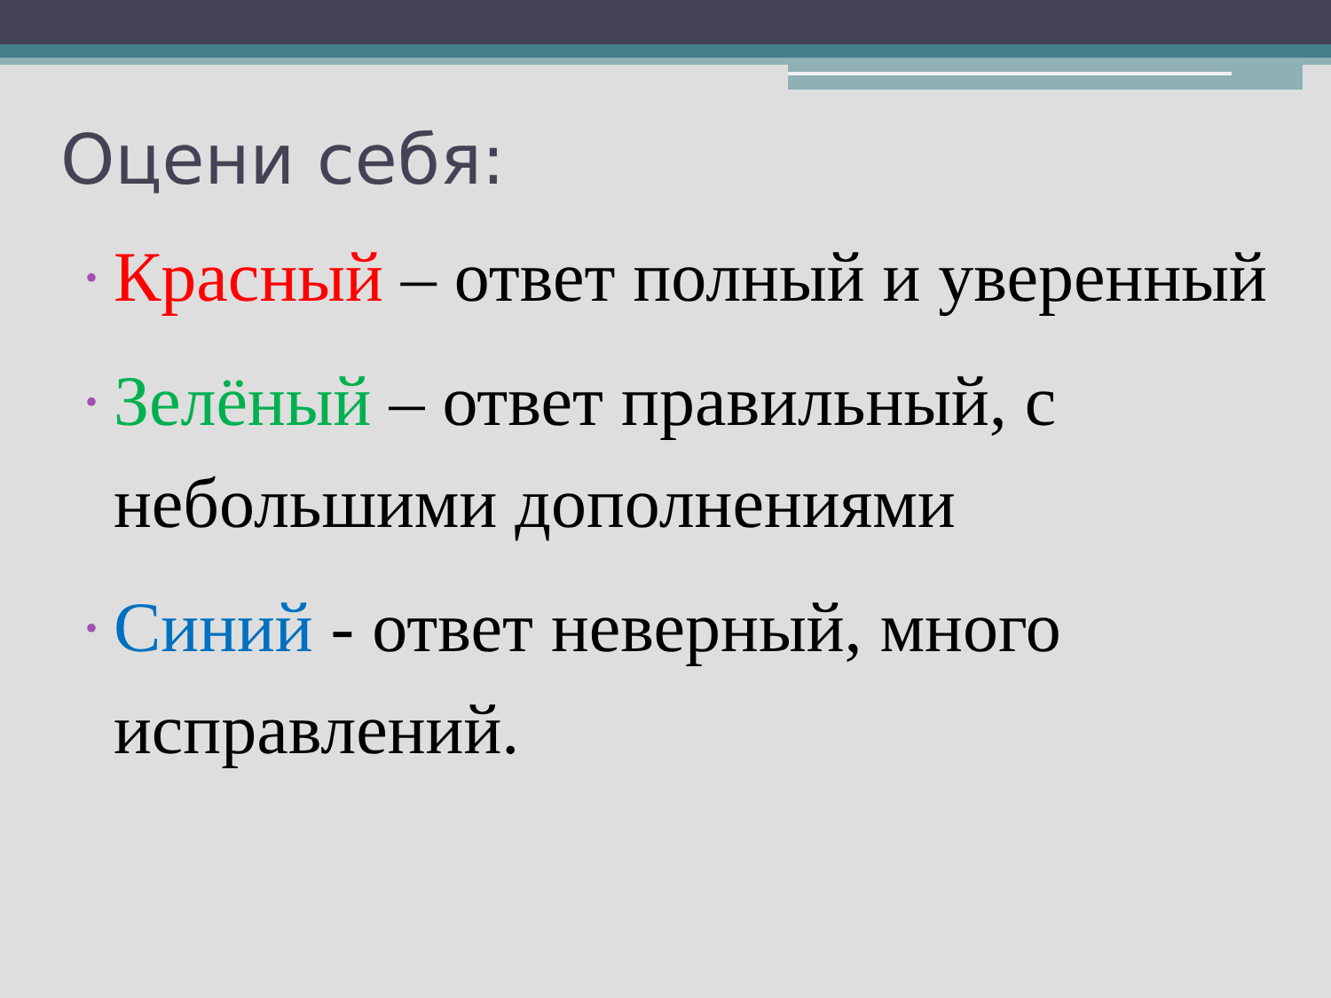Оцени себя:
• Красный – ответ полный и уверенный
• Зелёный – ответ правильный, с небольшими дополнениями
• Синий - ответ неверный, много исправлений.